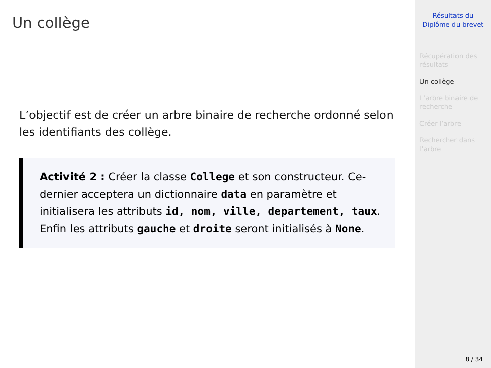Un collège
L’objectif est de créer un arbre binaire de recherche ordonné selon les identifiants des collège.
Activité 2 : Créer la classe College et son constructeur. Ce-dernier acceptera un dictionnaire data en paramètre et initialisera les attributs id, nom, ville, departement, taux. Enfin les attributs gauche et droite seront initialisés à None.
Résultats du
Diplôme du brevet
Récupération des résultats
Un collège
L’arbre binaire de recherche
Créer l’arbre
Rechercher dans l’arbre
8 / 34